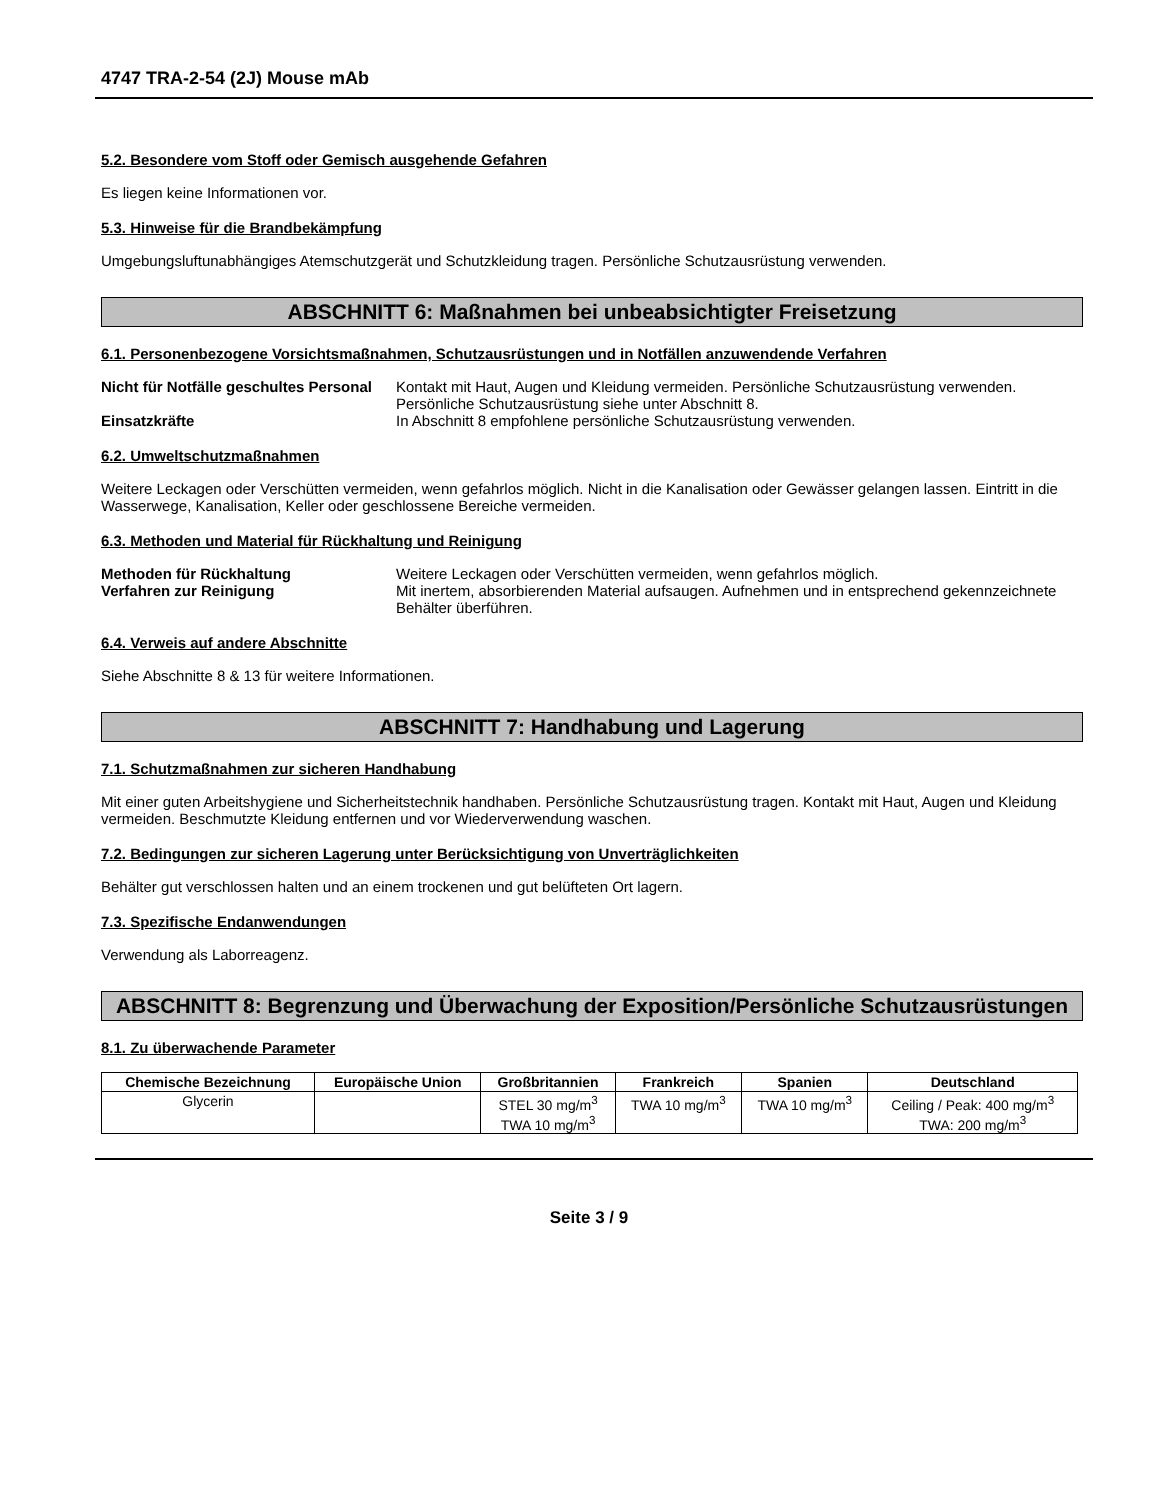4747 TRA-2-54 (2J) Mouse mAb
5.2. Besondere vom Stoff oder Gemisch ausgehende Gefahren
Es liegen keine Informationen vor.
5.3. Hinweise für die Brandbekämpfung
Umgebungsluftunabhängiges Atemschutzgerät und Schutzkleidung tragen. Persönliche Schutzausrüstung verwenden.
ABSCHNITT 6: Maßnahmen bei unbeabsichtigter Freisetzung
6.1. Personenbezogene Vorsichtsmaßnahmen, Schutzausrüstungen und in Notfällen anzuwendende Verfahren
Nicht für Notfälle geschultes Personal
Kontakt mit Haut, Augen und Kleidung vermeiden. Persönliche Schutzausrüstung verwenden. Persönliche Schutzausrüstung siehe unter Abschnitt 8.
Einsatzkräfte In Abschnitt 8 empfohlene persönliche Schutzausrüstung verwenden.
6.2. Umweltschutzmaßnahmen
Weitere Leckagen oder Verschütten vermeiden, wenn gefahrlos möglich. Nicht in die Kanalisation oder Gewässer gelangen lassen. Eintritt in die Wasserwege, Kanalisation, Keller oder geschlossene Bereiche vermeiden.
6.3. Methoden und Material für Rückhaltung und Reinigung
Methoden für Rückhaltung Weitere Leckagen oder Verschütten vermeiden, wenn gefahrlos möglich.
Verfahren zur Reinigung Mit inertem, absorbierenden Material aufsaugen. Aufnehmen und in entsprechend gekennzeichnete Behälter überführen.
6.4. Verweis auf andere Abschnitte
Siehe Abschnitte 8 & 13 für weitere Informationen.
ABSCHNITT 7: Handhabung und Lagerung
7.1. Schutzmaßnahmen zur sicheren Handhabung
Mit einer guten Arbeitshygiene und Sicherheitstechnik handhaben. Persönliche Schutzausrüstung tragen. Kontakt mit Haut, Augen und Kleidung vermeiden. Beschmutzte Kleidung entfernen und vor Wiederverwendung waschen.
7.2. Bedingungen zur sicheren Lagerung unter Berücksichtigung von Unverträglichkeiten
Behälter gut verschlossen halten und an einem trockenen und gut belüfteten Ort lagern.
7.3. Spezifische Endanwendungen
Verwendung als Laborreagenz.
ABSCHNITT 8: Begrenzung und Überwachung der Exposition/Persönliche Schutzausrüstungen
8.1. Zu überwachende Parameter
| Chemische Bezeichnung | Europäische Union | Großbritannien | Frankreich | Spanien | Deutschland |
| --- | --- | --- | --- | --- | --- |
| Glycerin | | STEL 30 mg/m<sup>3</sup> TWA 10 mg/m<sup>3</sup> | TWA 10 mg/m<sup>3</sup> | TWA 10 mg/m<sup>3</sup> | Ceiling / Peak: 400 mg/m<sup>3</sup> TWA: 200 mg/m<sup>3</sup> |
Seite 3 / 9